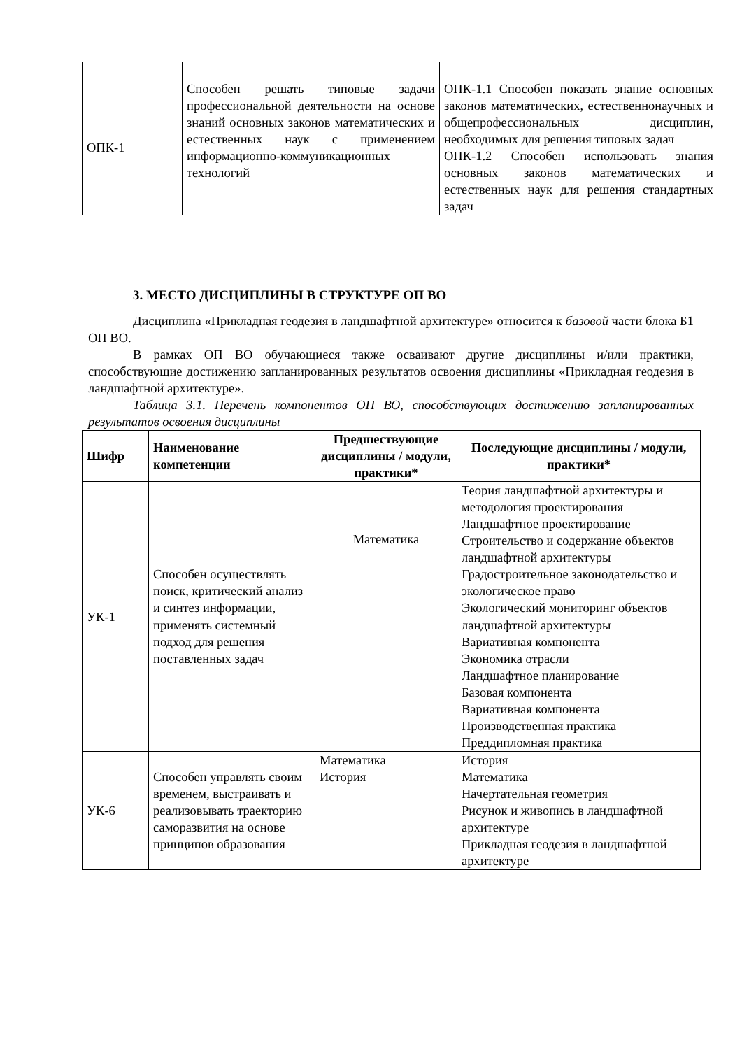| ОПК-1 | Способен решать типовые задачи профессиональной деятельности на основе знаний основных законов математических и естественных наук с применением информационно-коммуникационных технологий | ОПК-1.1 Способен показать знание основных законов математических, естественнонаучных и общепрофессиональных дисциплин, необходимых для решения типовых задач ОПК-1.2 Способен использовать знания основных законов математических и естественных наук для решения стандартных задач |
3. МЕСТО ДИСЦИПЛИНЫ В СТРУКТУРЕ ОП ВО
Дисциплина «Прикладная геодезия в ландшафтной архитектуре» относится к базовой части блока Б1 ОП ВО.
В рамках ОП ВО обучающиеся также осваивают другие дисциплины и/или практики, способствующие достижению запланированных результатов освоения дисциплины «Прикладная геодезия в ландшафтной архитектуре».
Таблица 3.1. Перечень компонентов ОП ВО, способствующих достижению запланированных результатов освоения дисциплины
| Шифр | Наименование компетенции | Предшествующие дисциплины / модули, практики* | Последующие дисциплины / модули, практики* |
| --- | --- | --- | --- |
| УК-1 | Способен осуществлять поиск, критический анализ и синтез информации, применять системный подход для решения поставленных задач | Математика | Теория ландшафтной архитектуры и методология проектирования Ландшафтное проектирование Строительство и содержание объектов ландшафтной архитектуры Градостроительное законодательство и экологическое право Экологический мониторинг объектов ландшафтной архитектуры Вариативная компонента Экономика отрасли Ландшафтное планирование Базовая компонента Вариативная компонента Производственная практика Преддипломная практика |
| УК-6 | Способен управлять своим временем, выстраивать и реализовывать траекторию саморазвития на основе принципов образования | Математика История | История Математика Начертательная геометрия Рисунок и живопись в ландшафтной архитектуре Прикладная геодезия в ландшафтной архитектуре |